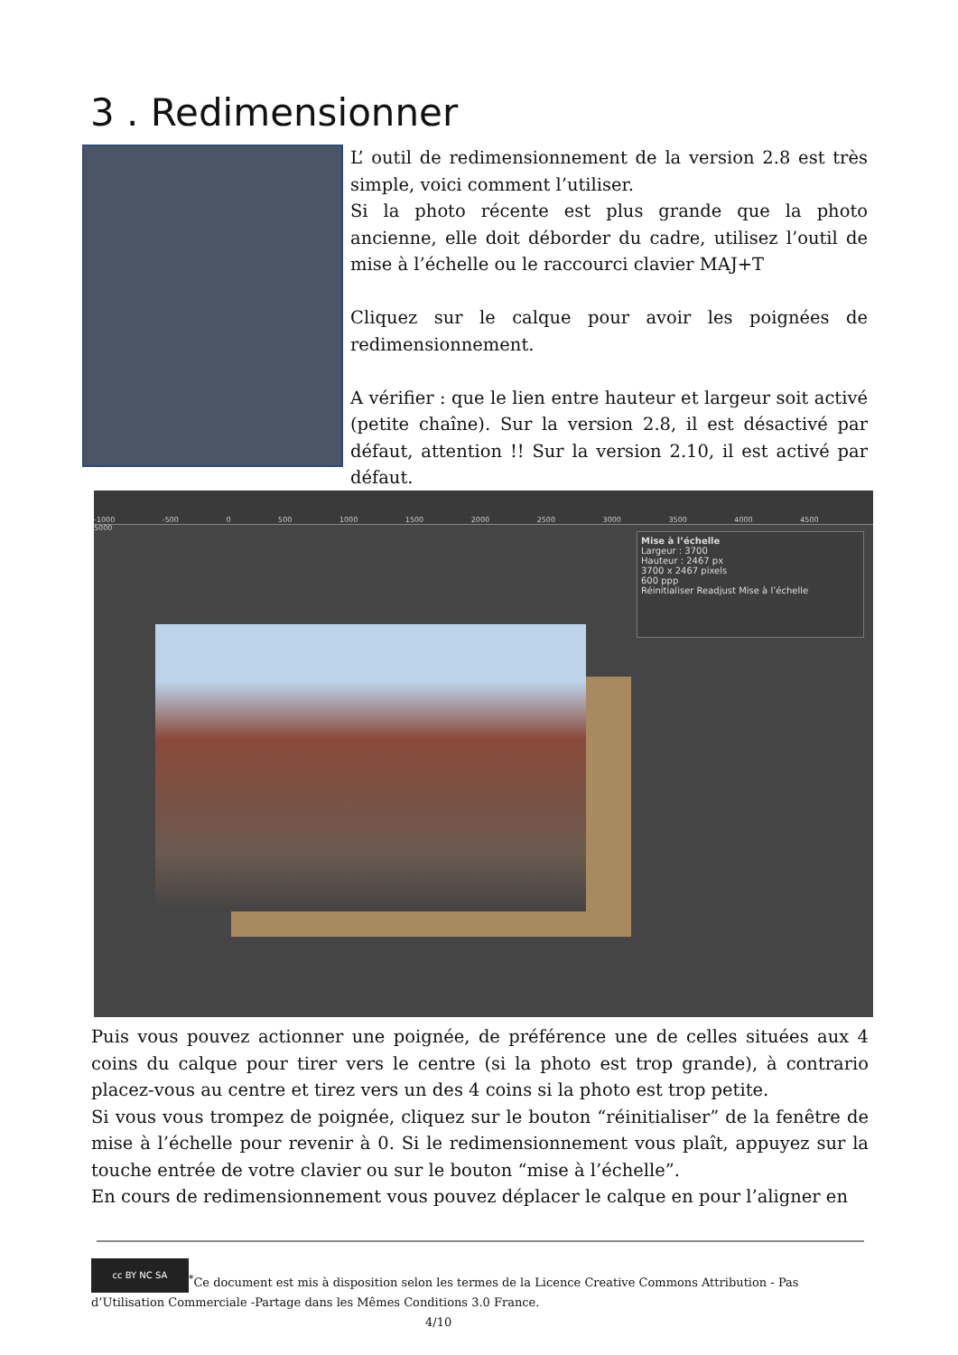3 . Redimensionner
L’ outil de redimensionnement de la version 2.8 est très simple, voici comment l’utiliser.
Si la photo récente est plus grande que la photo ancienne, elle doit déborder du cadre, utilisez l’outil de mise à l’échelle ou le raccourci clavier MAJ+T
Cliquez sur le calque pour avoir les poignées de redimensionnement.
A vérifier : que le lien entre hauteur et largeur soit activé (petite chaîne). Sur la version 2.8, il est désactivé par défaut, attention !! Sur la version 2.10, il est activé par défaut.
-1000 -500 0 500 1000 1500 2000 2500 3000 3500 4000 4500 5000
Mise à l’échelle
Largeur : 3700
Hauteur : 2467 px
3700 x 2467 pixels
600 ppp
Réinitialiser Readjust Mise à l’échelle
Puis vous pouvez actionner une poignée, de préférence une de celles situées aux 4 coins du calque pour tirer vers le centre (si la photo est trop grande), à contrario placez-vous au centre et tirez vers un des 4 coins si la photo est trop petite.
Si vous vous trompez de poignée, cliquez sur le bouton “réinitialiser” de la fenêtre de mise à l’échelle pour revenir à 0. Si le redimensionnement vous plaît, appuyez sur la touche entrée de votre clavier ou sur le bouton “mise à l’échelle”.
En cours de redimensionnement vous pouvez déplacer le calque en pour l’aligner en
cc BY NC SA<sup>*</sup>Ce document est mis à disposition selon les termes de la Licence Creative Commons Attribution - Pas d’Utilisation Commerciale -Partage dans les Mêmes Conditions 3.0 France. 4/10